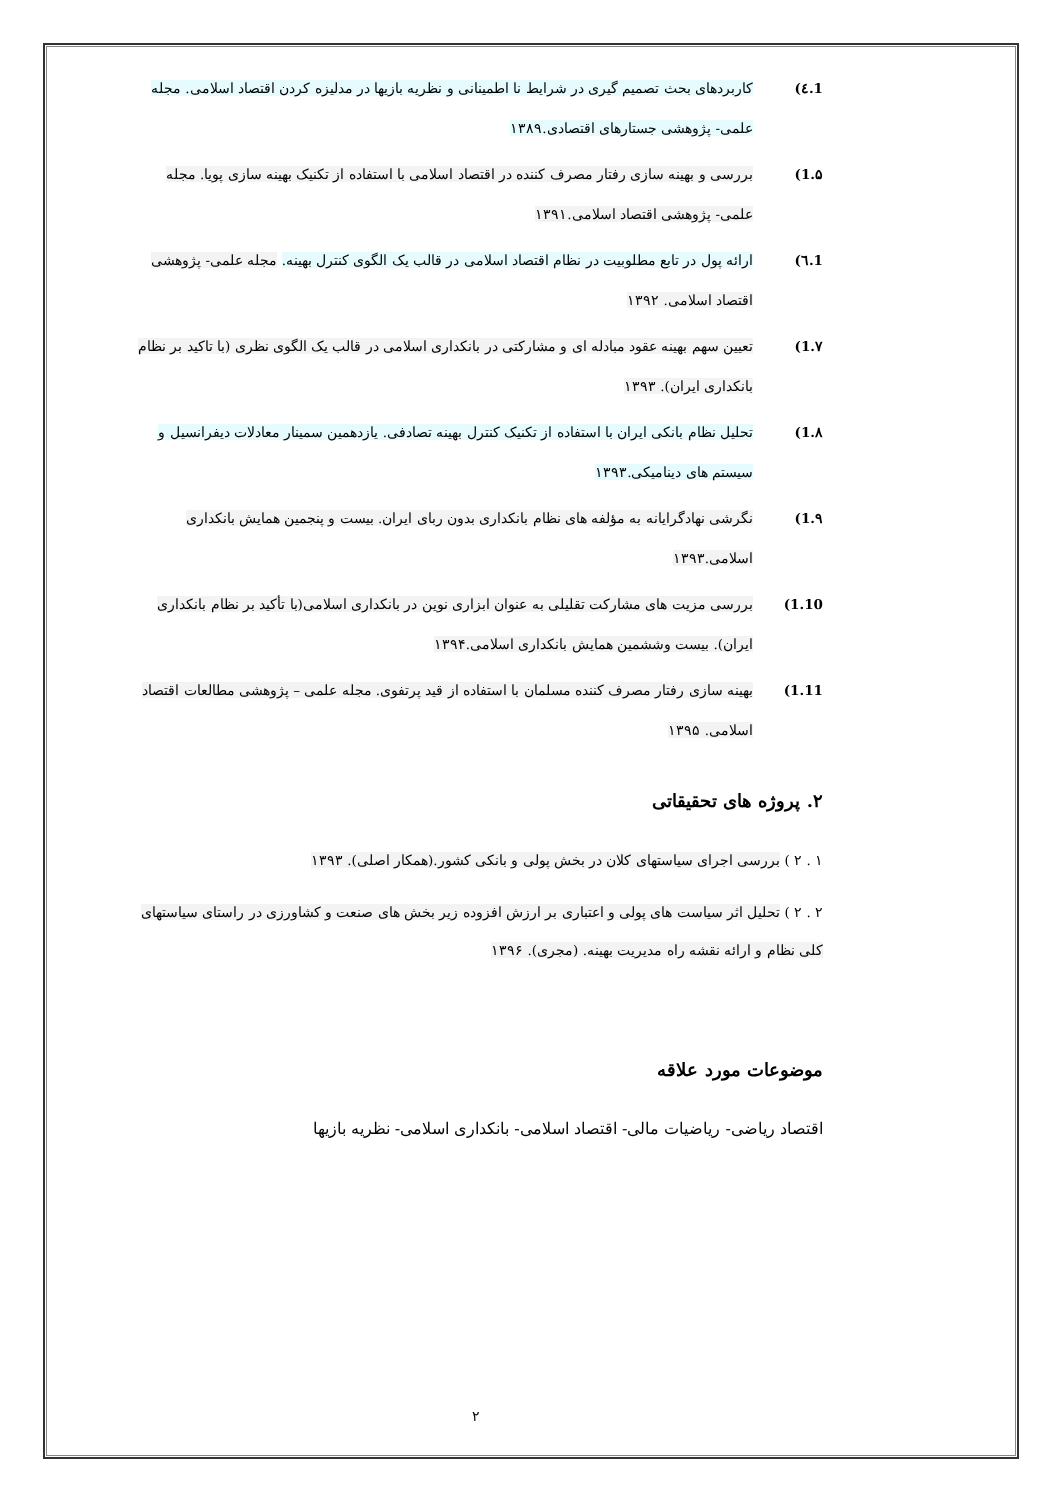1.٤) کاربردهای بحث تصمیم گیری در شرایط نا اطمینانی و نظریه بازیها در مدلیزه کردن اقتصاد اسلامی. مجله علمی- پژوهشی جستارهای اقتصادی.۱۳۸۹
1.۵) بررسی و بهینه سازی رفتار مصرف کننده در اقتصاد اسلامی با استفاده از تکنیک بهینه سازی پویا. مجله علمی- پژوهشی اقتصاد اسلامی.۱۳۹۱
1.٦) ارائه پول در تابع مطلوبیت در نظام اقتصاد اسلامی در قالب یک الگوی کنترل بهینه. مجله علمی- پژوهشی اقتصاد اسلامی. ۱۳۹۲
1.۷) تعیین سهم بهینه عقود مبادله ای و مشارکتی در بانکداری اسلامی در قالب یک الگوی نظری (با تاکید بر نظام بانکداری ایران). ۱۳۹۳
1.۸) تحلیل نظام بانکی ایران با استفاده از تکنیک کنترل بهینه تصادفی. یازدهمین سمینار معادلات دیفرانسیل و سیستم های دینامیکی.۱۳۹۳
1.۹) نگرشی نهادگرایانه به مؤلفه های نظام بانکداری بدون ربای ایران. بیست و پنجمین همایش بانکداری اسلامی.۱۳۹۳
1.10) بررسی مزیت های مشارکت تقلیلی به عنوان ابزاری نوین در بانکداری اسلامی(با تأکید بر نظام بانکداری ایران). بیست وششمین همایش بانکداری اسلامی.۱۳۹۴
1.11) بهینه سازی رفتار مصرف کننده مسلمان با استفاده از قید پرتفوی. مجله علمی – پژوهشی مطالعات اقتصاد اسلامی. ۱۳۹۵
۲. پروژه های تحقیقاتی
۱ . ۲ ) بررسی اجرای سیاستهای کلان در بخش پولی و بانکی کشور.(همکار اصلی). ۱۳۹۳
۲ . ۲ ) تحلیل اثر سیاست های پولی و اعتباری بر ارزش افزوده زیر بخش های صنعت و کشاورزی در راستای سیاستهای کلی نظام و ارائه نقشه راه مدیریت بهینه. (مجری). ۱۳۹۶
موضوعات مورد علاقه
اقتصاد ریاضی- ریاضیات مالی- اقتصاد اسلامی- بانکداری اسلامی- نظریه بازیها
۲